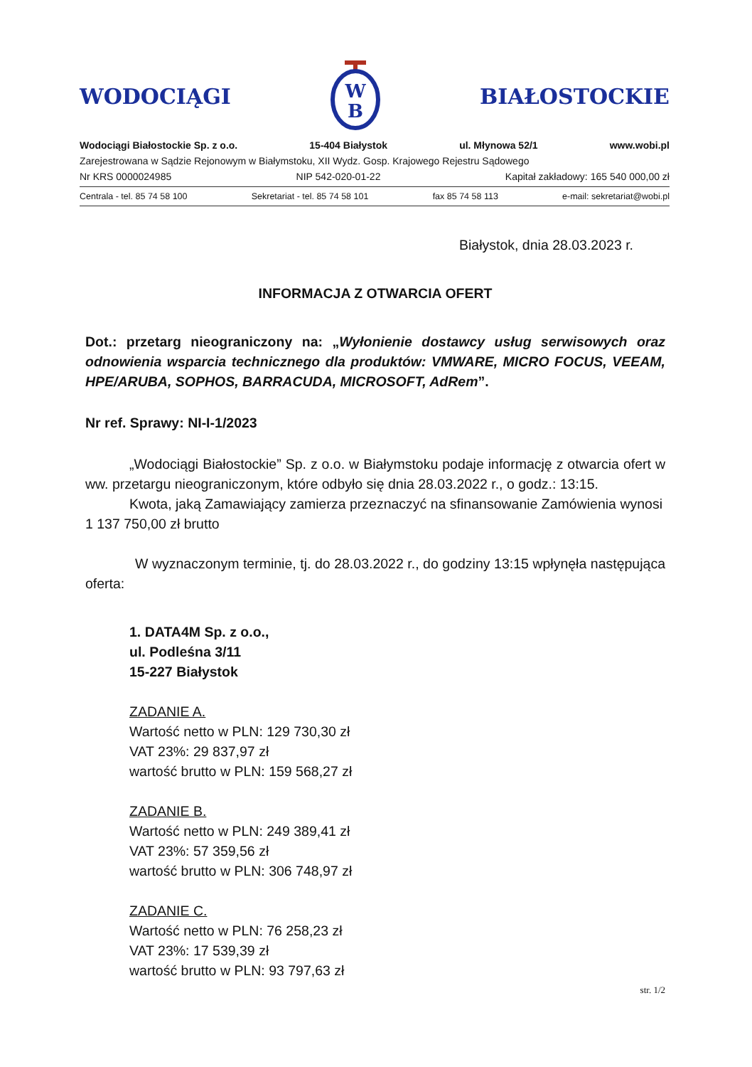WODOCIĄGI
W
B
BIAŁOSTOCKIE
Wodociągi Białostockie Sp. z o.o. 15-404 Białystok ul. Młynowa 52/1 www.wobi.pl
Zarejestrowana w Sądzie Rejonowym w Białymstoku, XII Wydz. Gosp. Krajowego Rejestru Sądowego
Nr KRS 0000024985 NIP 542-020-01-22 Kapitał zakładowy: 165 540 000,00 zł
Centrala - tel. 85 74 58 100 Sekretariat - tel. 85 74 58 101 fax 85 74 58 113 e-mail: sekretariat@wobi.pl
Białystok, dnia 28.03.2023 r.
INFORMACJA Z OTWARCIA OFERT
Dot.: przetarg nieograniczony na: „Wyłonienie dostawcy usług serwisowych oraz odnowienia wsparcia technicznego dla produktów: VMWARE, MICRO FOCUS, VEEAM, HPE/ARUBA, SOPHOS, BARRACUDA, MICROSOFT, AdRem”.
Nr ref. Sprawy: NI-I-1/2023
„Wodociągi Białostockie” Sp. z o.o. w Białymstoku podaje informację z otwarcia ofert w ww. przetargu nieograniczonym, które odbyło się dnia 28.03.2022 r., o godz.: 13:15.
Kwota, jaką Zamawiający zamierza przeznaczyć na sfinansowanie Zamówienia wynosi 1 137 750,00 zł brutto
W wyznaczonym terminie, tj. do 28.03.2022 r., do godziny 13:15 wpłynęła następująca oferta:
1. DATA4M Sp. z o.o.,
ul. Podleśna 3/11
15-227 Białystok
ZADANIE A.
Wartość netto w PLN: 129 730,30 zł
VAT 23%: 29 837,97 zł
wartość brutto w PLN: 159 568,27 zł
ZADANIE B.
Wartość netto w PLN: 249 389,41 zł
VAT 23%: 57 359,56 zł
wartość brutto w PLN: 306 748,97 zł
ZADANIE C.
Wartość netto w PLN: 76 258,23 zł
VAT 23%: 17 539,39 zł
wartość brutto w PLN: 93 797,63 zł
str. 1/2